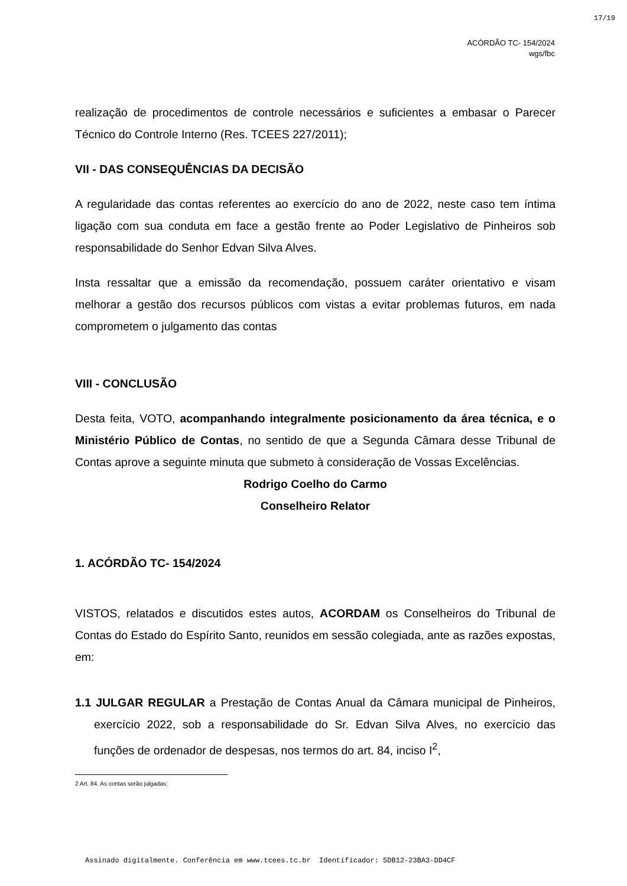17/19
ACÓRDÃO TC- 154/2024
wgs/fbc
realização de procedimentos de controle necessários e suficientes a embasar o Parecer Técnico do Controle Interno (Res. TCEES 227/2011);
VII - DAS CONSEQUÊNCIAS DA DECISÃO
A regularidade das contas referentes ao exercício do ano de 2022, neste caso tem íntima ligação com sua conduta em face a gestão frente ao Poder Legislativo de Pinheiros sob responsabilidade do Senhor Edvan Silva Alves.
Insta ressaltar que a emissão da recomendação, possuem caráter orientativo e visam melhorar a gestão dos recursos públicos com vistas a evitar problemas futuros, em nada comprometem o julgamento das contas
VIII - CONCLUSÃO
Desta feita, VOTO, acompanhando integralmente posicionamento da área técnica, e o Ministério Público de Contas, no sentido de que a Segunda Câmara desse Tribunal de Contas aprove a seguinte minuta que submeto à consideração de Vossas Excelências.
Rodrigo Coelho do Carmo
Conselheiro Relator
1. ACÓRDÃO TC- 154/2024
VISTOS, relatados e discutidos estes autos, ACORDAM os Conselheiros do Tribunal de Contas do Estado do Espírito Santo, reunidos em sessão colegiada, ante as razões expostas, em:
1.1 JULGAR REGULAR a Prestação de Contas Anual da Câmara municipal de Pinheiros, exercício 2022, sob a responsabilidade do Sr. Edvan Silva Alves, no exercício das funções de ordenador de despesas, nos termos do art. 84, inciso I<sup>2</sup>,
2 Art. 84. As contas serão julgadas:
Assinado digitalmente. Conferência em www.tcees.tc.br Identificador: 5DB12-23BA3-DD4CF